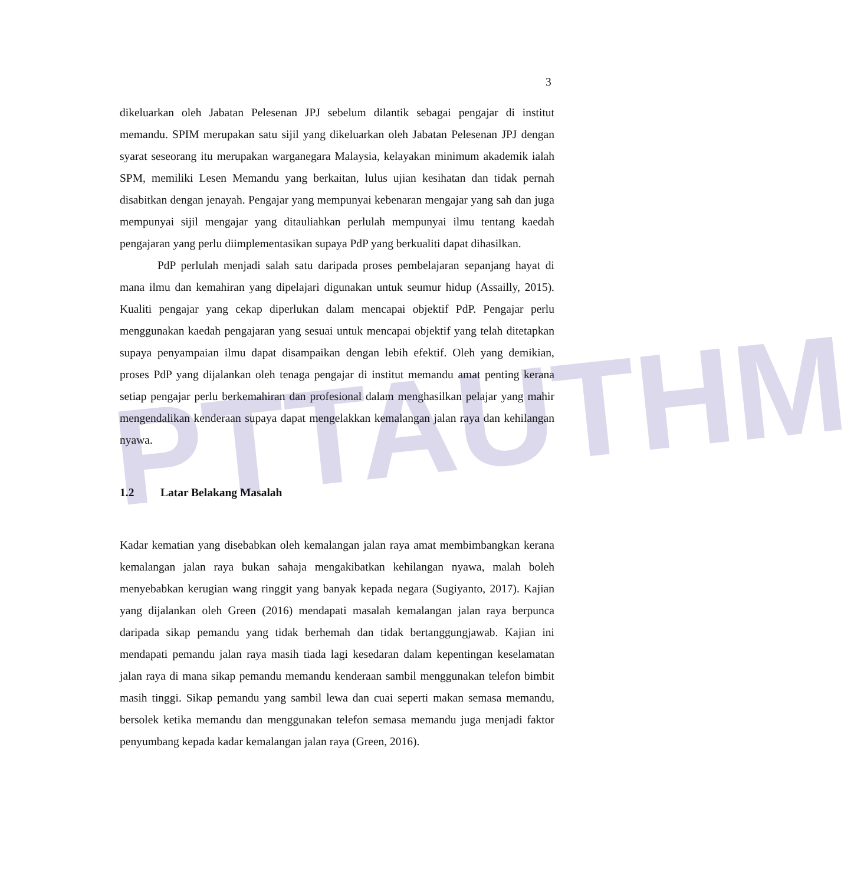PTTAUTHM
3
dikeluarkan oleh Jabatan Pelesenan JPJ sebelum dilantik sebagai pengajar di institut memandu. SPIM merupakan satu sijil yang dikeluarkan oleh Jabatan Pelesenan JPJ dengan syarat seseorang itu merupakan warganegara Malaysia, kelayakan minimum akademik ialah SPM, memiliki Lesen Memandu yang berkaitan, lulus ujian kesihatan dan tidak pernah disabitkan dengan jenayah. Pengajar yang mempunyai kebenaran mengajar yang sah dan juga mempunyai sijil mengajar yang ditauliahkan perlulah mempunyai ilmu tentang kaedah pengajaran yang perlu diimplementasikan supaya PdP yang berkualiti dapat dihasilkan.
PdP perlulah menjadi salah satu daripada proses pembelajaran sepanjang hayat di mana ilmu dan kemahiran yang dipelajari digunakan untuk seumur hidup (Assailly, 2015). Kualiti pengajar yang cekap diperlukan dalam mencapai objektif PdP. Pengajar perlu menggunakan kaedah pengajaran yang sesuai untuk mencapai objektif yang telah ditetapkan supaya penyampaian ilmu dapat disampaikan dengan lebih efektif. Oleh yang demikian, proses PdP yang dijalankan oleh tenaga pengajar di institut memandu amat penting kerana setiap pengajar perlu berkemahiran dan profesional dalam menghasilkan pelajar yang mahir mengendalikan kenderaan supaya dapat mengelakkan kemalangan jalan raya dan kehilangan nyawa.
1.2 Latar Belakang Masalah
Kadar kematian yang disebabkan oleh kemalangan jalan raya amat membimbangkan kerana kemalangan jalan raya bukan sahaja mengakibatkan kehilangan nyawa, malah boleh menyebabkan kerugian wang ringgit yang banyak kepada negara (Sugiyanto, 2017). Kajian yang dijalankan oleh Green (2016) mendapati masalah kemalangan jalan raya berpunca daripada sikap pemandu yang tidak berhemah dan tidak bertanggungjawab. Kajian ini mendapati pemandu jalan raya masih tiada lagi kesedaran dalam kepentingan keselamatan jalan raya di mana sikap pemandu memandu kenderaan sambil menggunakan telefon bimbit masih tinggi. Sikap pemandu yang sambil lewa dan cuai seperti makan semasa memandu, bersolek ketika memandu dan menggunakan telefon semasa memandu juga menjadi faktor penyumbang kepada kadar kemalangan jalan raya (Green, 2016).